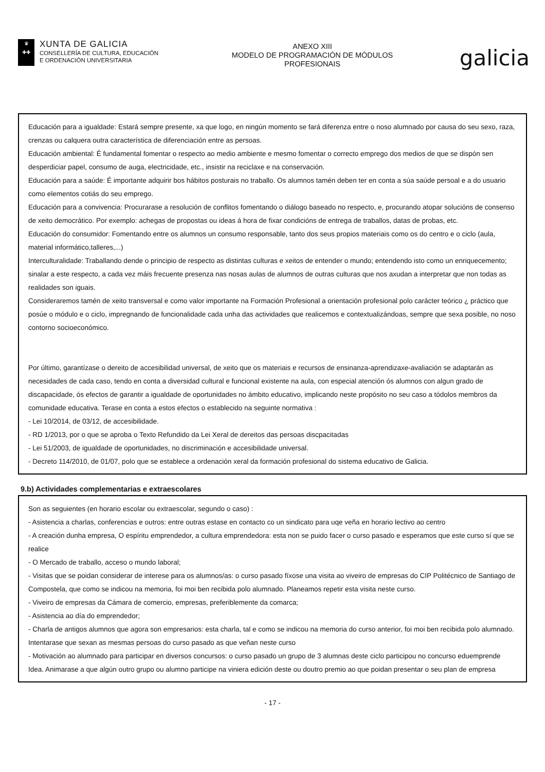♛
✚✚
XUNTA DE GALICIA
CONSELLERÍA DE CULTURA, EDUCACIÓN
E ORDENACIÓN UNIVERSITARIA
ANEXO XIII
MODELO DE PROGRAMACIÓN DE MÓDULOS
PROFESIONAIS
galicia
Educación para a igualdade: Estará sempre presente, xa que logo, en ningún momento se fará diferenza entre o noso alumnado por causa do seu sexo, raza, crenzas ou calquera outra característica de diferenciación entre as persoas.
Educación ambiental: É fundamental fomentar o respecto ao medio ambiente e mesmo fomentar o correcto emprego dos medios de que se dispón sen desperdiciar papel, consumo de auga, electricidade, etc., insistir na reciclaxe e na conservación.
Educación para a saúde: É importante adquirir bos hábitos posturais no traballo. Os alumnos tamén deben ter en conta a súa saúde persoal e a do usuario como elementos cotiás do seu emprego.
Educación para a convivencia: Procurarase a resolución de conflitos fomentando o diálogo baseado no respecto, e, procurando atopar solucións de consenso de xeito democrático. Por exemplo: achegas de propostas ou ideas á hora de fixar condicións de entrega de traballos, datas de probas, etc.
Educación do consumidor: Fomentando entre os alumnos un consumo responsable, tanto dos seus propios materiais como os do centro e o ciclo (aula, material informático,talleres,...)
Interculturalidade: Traballando dende o principio de respecto as distintas culturas e xeitos de entender o mundo; entendendo isto como un enriquecemento; sinalar a este respecto, a cada vez máis frecuente presenza nas nosas aulas de alumnos de outras culturas que nos axudan a interpretar que non todas as realidades son iguais.
Consideraremos tamén de xeito transversal e como valor importante na Formación Profesional a orientación profesional polo carácter teórico ¿ práctico que posúe o módulo e o ciclo, impregnando de funcionalidade cada unha das actividades que realicemos e contextualizándoas, sempre que sexa posible, no noso contorno socioeconómico.
Por último, garantízase o dereito de accesibilidad universal, de xeito que os materiais e recursos de ensinanza-aprendizaxe-avaliación se adaptarán as necesidades de cada caso, tendo en conta a diversidad cultural e funcional existente na aula, con especial atención ós alumnos con algun grado de discapacidade, ós efectos de garantir a igualdade de oportunidades no ámbito educativo, implicando neste propósito no seu caso a tódolos membros da comunidade educativa. Terase en conta a estos efectos o establecido na seguinte normativa :
- Lei 10/2014, de 03/12, de accesibilidade.
- RD 1/2013, por o que se aproba o Texto Refundido da Lei Xeral de dereitos das persoas discpacitadas
- Lei 51/2003, de igualdade de oportunidades, no discriminación e accesibilidade universal.
- Decreto 114/2010, de 01/07, polo que se establece a ordenación xeral da formación profesional do sistema educativo de Galicia.
9.b) Actividades complementarias e extraescolares
Son as seguientes (en horario escolar ou extraescolar, segundo o caso) :
- Asistencia a charlas, conferencias e outros: entre outras estase en contacto co un sindicato para uqe veña en horario lectivo ao centro
- A creación dunha empresa, O espíritu emprendedor, a cultura emprendedora: esta non se puido facer o curso pasado e esperamos que este curso sí que se realice
- O Mercado de traballo, acceso o mundo laboral;
- Visitas que se poidan considerar de interese para os alumnos/as: o curso pasado fíxose una visita ao viveiro de empresas do CIP Politécnico de Santiago de Compostela, que como se indicou na memoria, foi moi ben recibida polo alumnado. Planeamos repetir esta visita neste curso.
- Viveiro de empresas da Cámara de comercio, empresas, preferiblemente da comarca;
- Asistencia ao día do emprendedor;
- Charla de antigos alumnos que agora son empresarios: esta charla, tal e como se indicou na memoria do curso anterior, foi moi ben recibida polo alumnado. Intentarase que sexan as mesmas persoas do curso pasado as que veñan neste curso
- Motivación ao alumnado para participar en diversos concursos: o curso pasado un grupo de 3 alumnas deste ciclo participou no concurso eduemprende Idea. Animarase a que algún outro grupo ou alumno participe na viniera edición deste ou doutro premio ao que poidan presentar o seu plan de empresa
- 17 -